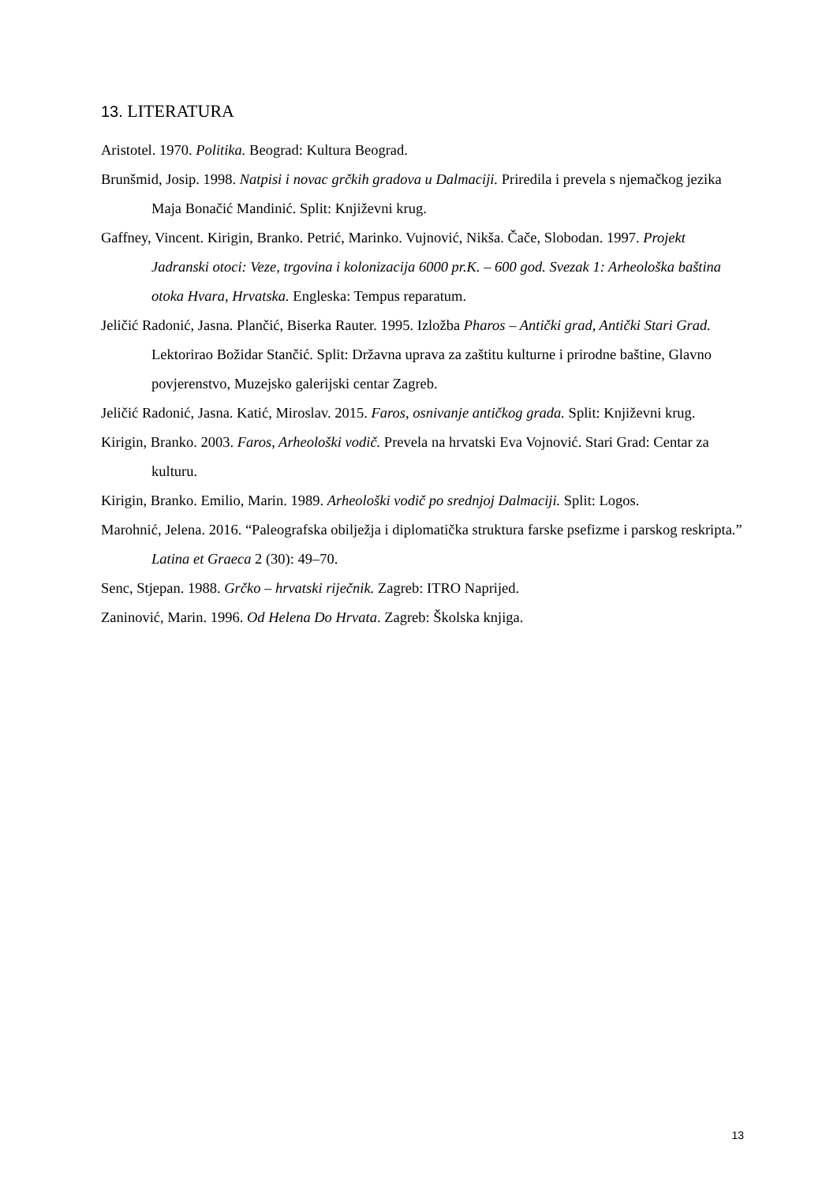13. LITERATURA
Aristotel. 1970. Politika. Beograd: Kultura Beograd.
Brunšmid, Josip. 1998. Natpisi i novac grčkih gradova u Dalmaciji. Priredila i prevela s njemačkog jezika Maja Bonačić Mandinić. Split: Književni krug.
Gaffney, Vincent. Kirigin, Branko. Petrić, Marinko. Vujnović, Nikša. Čače, Slobodan. 1997. Projekt Jadranski otoci: Veze, trgovina i kolonizacija 6000 pr.K. – 600 god. Svezak 1: Arheološka baština otoka Hvara, Hrvatska. Engleska: Tempus reparatum.
Jeličić Radonić, Jasna. Plančić, Biserka Rauter. 1995. Izložba Pharos – Antički grad, Antički Stari Grad. Lektorirao Božidar Stančić. Split: Državna uprava za zaštitu kulturne i prirodne baštine, Glavno povjerenstvo, Muzejsko galerijski centar Zagreb.
Jeličić Radonić, Jasna. Katić, Miroslav. 2015. Faros, osnivanje antičkog grada. Split: Književni krug.
Kirigin, Branko. 2003. Faros, Arheološki vodič. Prevela na hrvatski Eva Vojnović. Stari Grad: Centar za kulturu.
Kirigin, Branko. Emilio, Marin. 1989. Arheološki vodič po srednjoj Dalmaciji. Split: Logos.
Marohnić, Jelena. 2016. “Paleografska obilježja i diplomatička struktura farske psefizme i parskog reskripta.” Latina et Graeca 2 (30): 49–70.
Senc, Stjepan. 1988. Grčko – hrvatski riječnik. Zagreb: ITRO Naprijed.
Zaninović, Marin. 1996. Od Helena Do Hrvata. Zagreb: Školska knjiga.
13